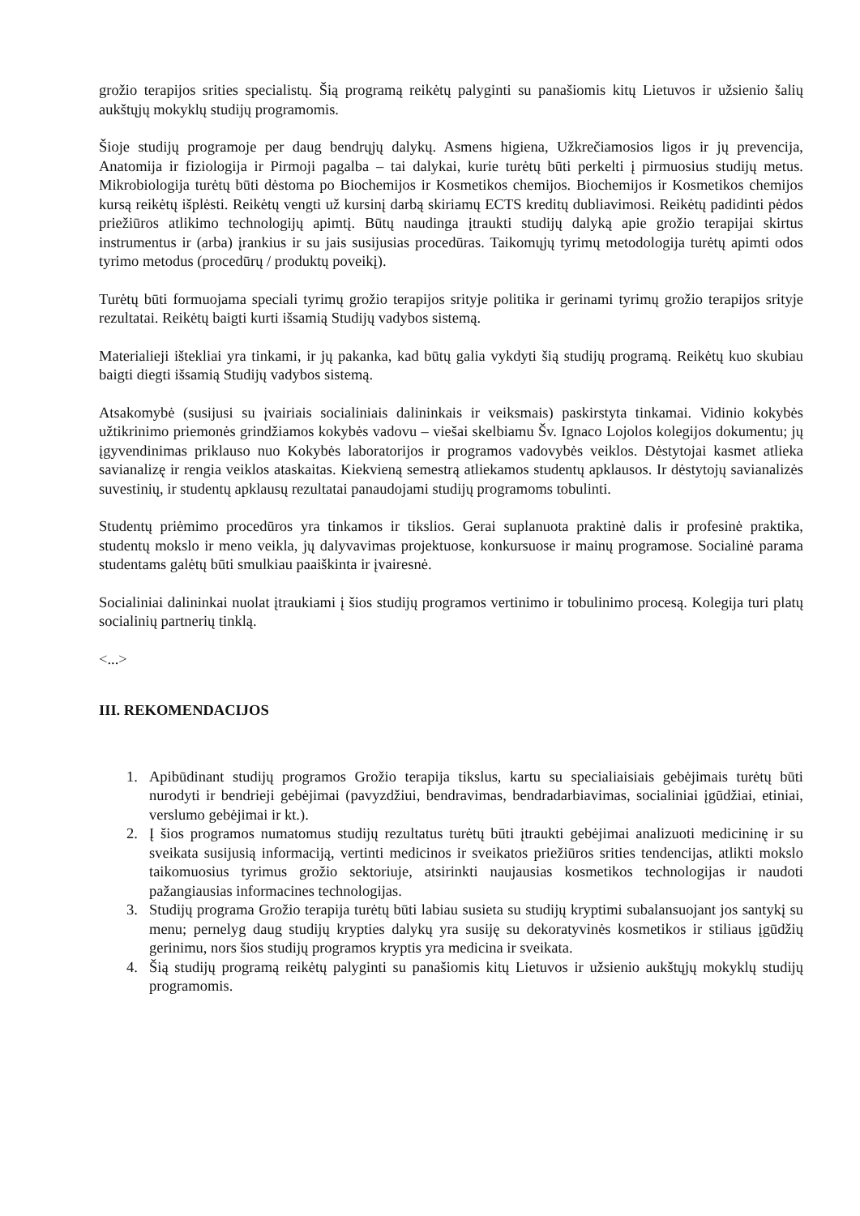grožio terapijos srities specialistų. Šią programą reikėtų palyginti su panašiomis kitų Lietuvos ir užsienio šalių aukštųjų mokyklų studijų programomis.
Šioje studijų programoje per daug bendrųjų dalykų. Asmens higiena, Užkrečiamosios ligos ir jų prevencija, Anatomija ir fiziologija ir Pirmoji pagalba – tai dalykai, kurie turėtų būti perkelti į pirmuosius studijų metus. Mikrobiologija turėtų būti dėstoma po Biochemijos ir Kosmetikos chemijos. Biochemijos ir Kosmetikos chemijos kursą reikėtų išplėsti. Reikėtų vengti už kursinį darbą skiriamų ECTS kreditų dubliavimosi. Reikėtų padidinti pėdos priežiūros atlikimo technologijų apimtį. Būtų naudinga įtraukti studijų dalyką apie grožio terapijai skirtus instrumentus ir (arba) įrankius ir su jais susijusias procedūras. Taikomųjų tyrimų metodologija turėtų apimti odos tyrimo metodus (procedūrų / produktų poveikį).
Turėtų būti formuojama speciali tyrimų grožio terapijos srityje politika ir gerinami tyrimų grožio terapijos srityje rezultatai. Reikėtų baigti kurti išsamią Studijų vadybos sistemą.
Materialieji ištekliai yra tinkami, ir jų pakanka, kad būtų galia vykdyti šią studijų programą. Reikėtų kuo skubiau baigti diegti išsamią Studijų vadybos sistemą.
Atsakomybė (susijusi su įvairiais socialiniais dalininkais ir veiksmais) paskirstyta tinkamai. Vidinio kokybės užtikrinimo priemonės grindžiamos kokybės vadovu – viešai skelbiamu Šv. Ignaco Lojolos kolegijos dokumentu; jų įgyvendinimas priklauso nuo Kokybės laboratorijos ir programos vadovybės veiklos. Dėstytojai kasmet atlieka savianalizę ir rengia veiklos ataskaitas. Kiekvieną semestrą atliekamos studentų apklausos. Ir dėstytojų savianalizės suvestinių, ir studentų apklausų rezultatai panaudojami studijų programoms tobulinti.
Studentų priėmimo procedūros yra tinkamos ir tikslios. Gerai suplanuota praktinė dalis ir profesinė praktika, studentų mokslo ir meno veikla, jų dalyvavimas projektuose, konkursuose ir mainų programose. Socialinė parama studentams galėtų būti smulkiau paaiškinta ir įvairesnė.
Socialiniai dalininkai nuolat įtraukiami į šios studijų programos vertinimo ir tobulinimo procesą. Kolegija turi platų socialinių partnerių tinklą.
<...>
III. REKOMENDACIJOS
1. Apibūdinant studijų programos Grožio terapija tikslus, kartu su specialiaisiais gebėjimais turėtų būti nurodyti ir bendrieji gebėjimai (pavyzdžiui, bendravimas, bendradarbiavimas, socialiniai įgūdžiai, etiniai, verslumo gebėjimai ir kt.).
2. Į šios programos numatomus studijų rezultatus turėtų būti įtraukti gebėjimai analizuoti medicininę ir su sveikata susijusią informaciją, vertinti medicinos ir sveikatos priežiūros srities tendencijas, atlikti mokslo taikomuosius tyrimus grožio sektoriuje, atsirinkti naujausias kosmetikos technologijas ir naudoti pažangiausias informacines technologijas.
3. Studijų programa Grožio terapija turėtų būti labiau susieta su studijų kryptimi subalansuojant jos santykį su menu; pernelyg daug studijų krypties dalykų yra susiję su dekoratyvinės kosmetikos ir stiliaus įgūdžių gerinimu, nors šios studijų programos kryptis yra medicina ir sveikata.
4. Šią studijų programą reikėtų palyginti su panašiomis kitų Lietuvos ir užsienio aukštųjų mokyklų studijų programomis.